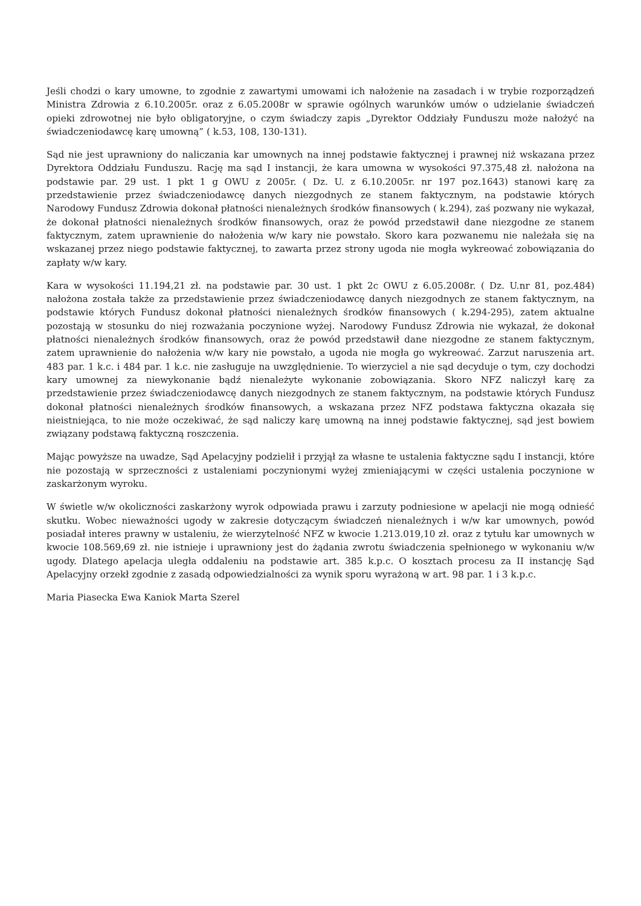Jeśli chodzi o kary umowne, to zgodnie z zawartymi umowami ich nałożenie na zasadach i w trybie rozporządzeń Ministra Zdrowia z 6.10.2005r. oraz z 6.05.2008r w sprawie ogólnych warunków umów o udzielanie świadczeń opieki zdrowotnej nie było obligatoryjne, o czym świadczy zapis „Dyrektor Oddziały Funduszu może nałożyć na świadczeniodawcę karę umowną” ( k.53, 108, 130-131).
Sąd nie jest uprawniony do naliczania kar umownych na innej podstawie faktycznej i prawnej niż wskazana przez Dyrektora Oddziału Funduszu. Rację ma sąd I instancji, że kara umowna w wysokości 97.375,48 zł. nałożona na podstawie par. 29 ust. 1 pkt 1 g OWU z 2005r. ( Dz. U. z 6.10.2005r. nr 197 poz.1643) stanowi karę za przedstawienie przez świadczeniodawcę danych niezgodnych ze stanem faktycznym, na podstawie których Narodowy Fundusz Zdrowia dokonał płatności nienależnych środków finansowych ( k.294), zaś pozwany nie wykazał, że dokonał płatności nienależnych środków finansowych, oraz że powód przedstawił dane niezgodne ze stanem faktycznym, zatem uprawnienie do nałożenia w/w kary nie powstało. Skoro kara pozwanemu nie należała się na wskazanej przez niego podstawie faktycznej, to zawarta przez strony ugoda nie mogła wykreować zobowiązania do zapłaty w/w kary.
Kara w wysokości 11.194,21 zł. na podstawie par. 30 ust. 1 pkt 2c OWU z 6.05.2008r. ( Dz. U.nr 81, poz.484) nałożona została także za przedstawienie przez świadczeniodawcę danych niezgodnych ze stanem faktycznym, na podstawie których Fundusz dokonał płatności nienależnych środków finansowych ( k.294-295), zatem aktualne pozostają w stosunku do niej rozważania poczynione wyżej. Narodowy Fundusz Zdrowia nie wykazał, że dokonał płatności nienależnych środków finansowych, oraz że powód przedstawił dane niezgodne ze stanem faktycznym, zatem uprawnienie do nałożenia w/w kary nie powstało, a ugoda nie mogła go wykreować. Zarzut naruszenia art. 483 par. 1 k.c. i 484 par. 1 k.c. nie zasługuje na uwzględnienie. To wierzyciel a nie sąd decyduje o tym, czy dochodzi kary umownej za niewykonanie bądź nienależyte wykonanie zobowiązania. Skoro NFZ naliczył karę za przedstawienie przez świadczeniodawcę danych niezgodnych ze stanem faktycznym, na podstawie których Fundusz dokonał płatności nienależnych środków finansowych, a wskazana przez NFZ podstawa faktyczna okazała się nieistniejąca, to nie może oczekiwać, że sąd naliczy karę umowną na innej podstawie faktycznej, sąd jest bowiem związany podstawą faktyczną roszczenia.
Mając powyższe na uwadze, Sąd Apelacyjny podzielił i przyjął za własne te ustalenia faktyczne sądu I instancji, które nie pozostają w sprzeczności z ustaleniami poczynionymi wyżej zmieniającymi w części ustalenia poczynione w zaskarżonym wyroku.
W świetle w/w okoliczności zaskarżony wyrok odpowiada prawu i zarzuty podniesione w apelacji nie mogą odnieść skutku. Wobec nieważności ugody w zakresie dotyczącym świadczeń nienależnych i w/w kar umownych, powód posiadał interes prawny w ustaleniu, że wierzytelność NFZ w kwocie 1.213.019,10 zł. oraz z tytułu kar umownych w kwocie 108.569,69 zł. nie istnieje i uprawniony jest do żądania zwrotu świadczenia spełnionego w wykonaniu w/w ugody. Dlatego apelacja uległa oddaleniu na podstawie art. 385 k.p.c. O kosztach procesu za II instancję Sąd Apelacyjny orzekł zgodnie z zasadą odpowiedzialności za wynik sporu wyrażoną w art. 98 par. 1 i 3 k.p.c.
Maria Piasecka Ewa Kaniok Marta Szerel